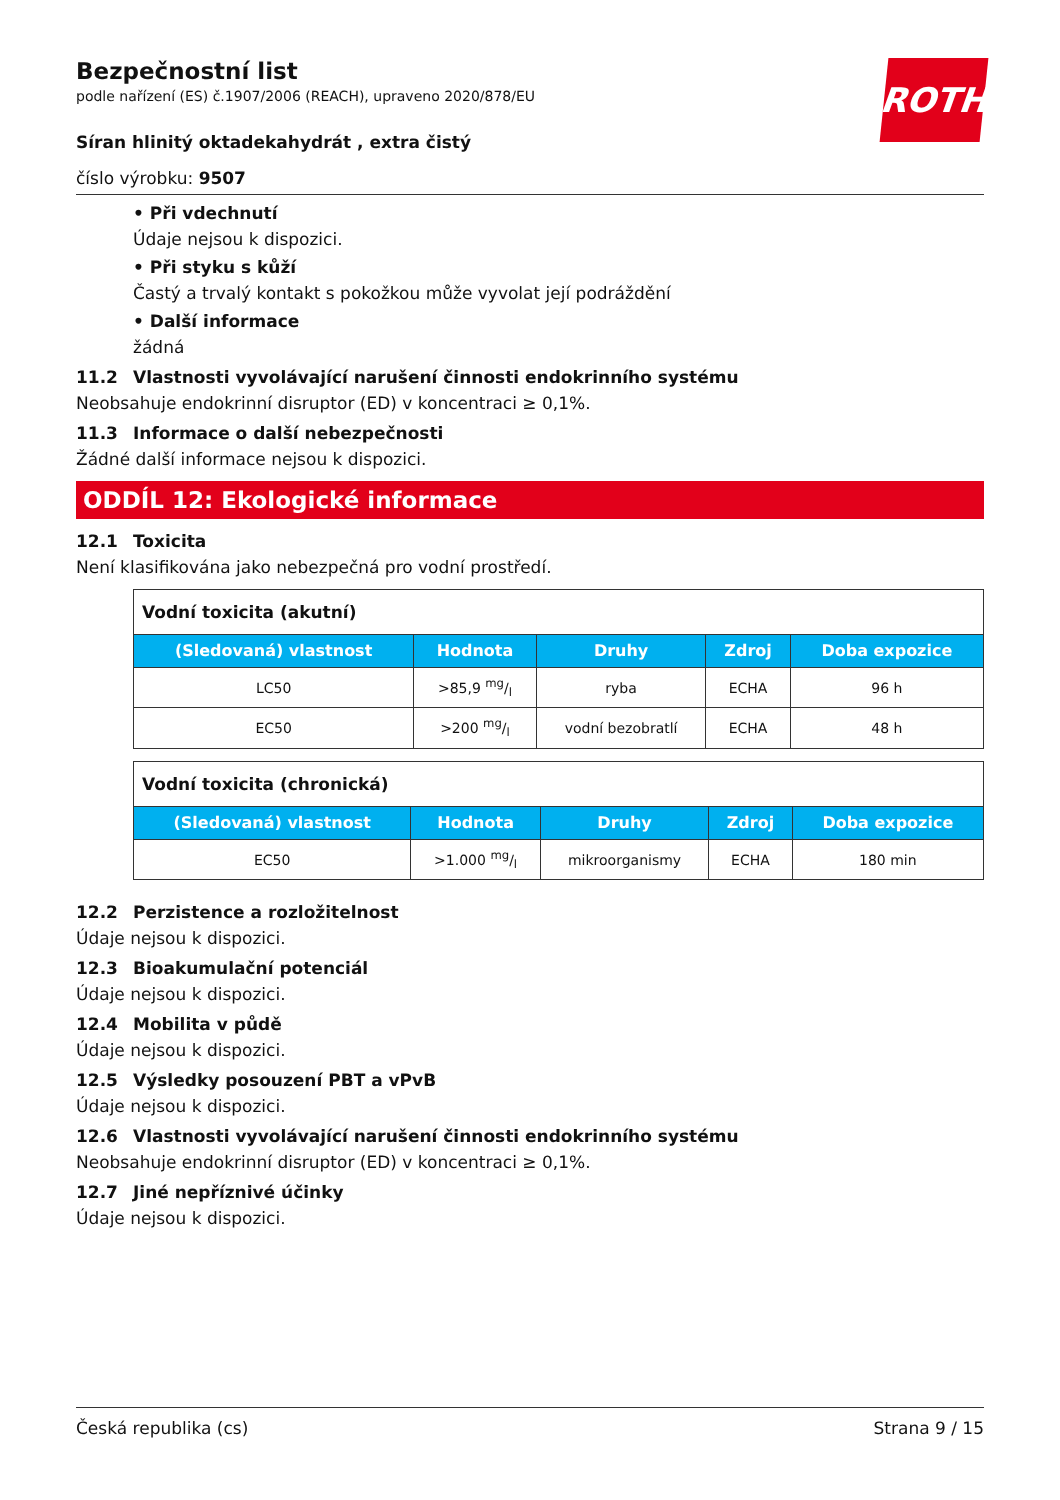ROTH
Bezpečnostní list
podle nařízení (ES) č.1907/2006 (REACH), upraveno 2020/878/EU
Síran hlinitý oktadekahydrát , extra čistý
číslo výrobku: 9507
• Při vdechnutí
Údaje nejsou k dispozici.
• Při styku s kůží
Častý a trvalý kontakt s pokožkou může vyvolat její podráždění
• Další informace
žádná
11.2 Vlastnosti vyvolávající narušení činnosti endokrinního systému
Neobsahuje endokrinní disruptor (ED) v koncentraci ≥ 0,1%.
11.3 Informace o další nebezpečnosti
Žádné další informace nejsou k dispozici.
ODDÍL 12: Ekologické informace
12.1 Toxicita
Není klasifikována jako nebezpečná pro vodní prostředí.
| Vodní toxicita (akutní) | | | | |
| (Sledovaná) vlastnost | Hodnota | Druhy | Zdroj | Doba expozice |
| LC50 | >85,9 mg/l | ryba | ECHA | 96 h |
| EC50 | >200 mg/l | vodní bezobratlí | ECHA | 48 h |
| Vodní toxicita (chronická) | | | | |
| (Sledovaná) vlastnost | Hodnota | Druhy | Zdroj | Doba expozice |
| EC50 | >1.000 mg/l | mikroorganismy | ECHA | 180 min |
12.2 Perzistence a rozložitelnost
Údaje nejsou k dispozici.
12.3 Bioakumulační potenciál
Údaje nejsou k dispozici.
12.4 Mobilita v půdě
Údaje nejsou k dispozici.
12.5 Výsledky posouzení PBT a vPvB
Údaje nejsou k dispozici.
12.6 Vlastnosti vyvolávající narušení činnosti endokrinního systému
Neobsahuje endokrinní disruptor (ED) v koncentraci ≥ 0,1%.
12.7 Jiné nepříznivé účinky
Údaje nejsou k dispozici.
Česká republika (cs) Strana 9 / 15